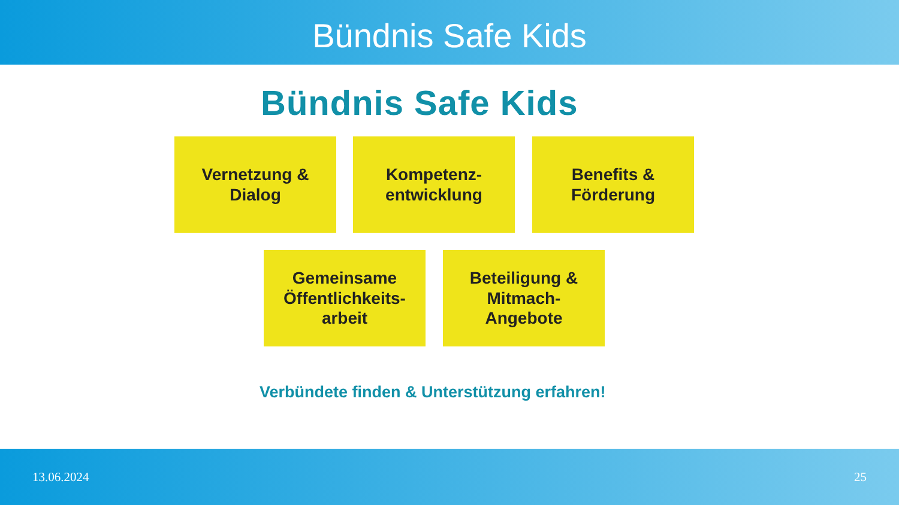Bündnis Safe Kids
Bündnis Safe Kids
Vernetzung &
Dialog
Kompetenz-
entwicklung
Benefits &
Förderung
Gemeinsame
Öffentlichkeits-
arbeit
Beteiligung &
Mitmach-
Angebote
Verbündete finden & Unterstützung erfahren!
13.06.2024 25